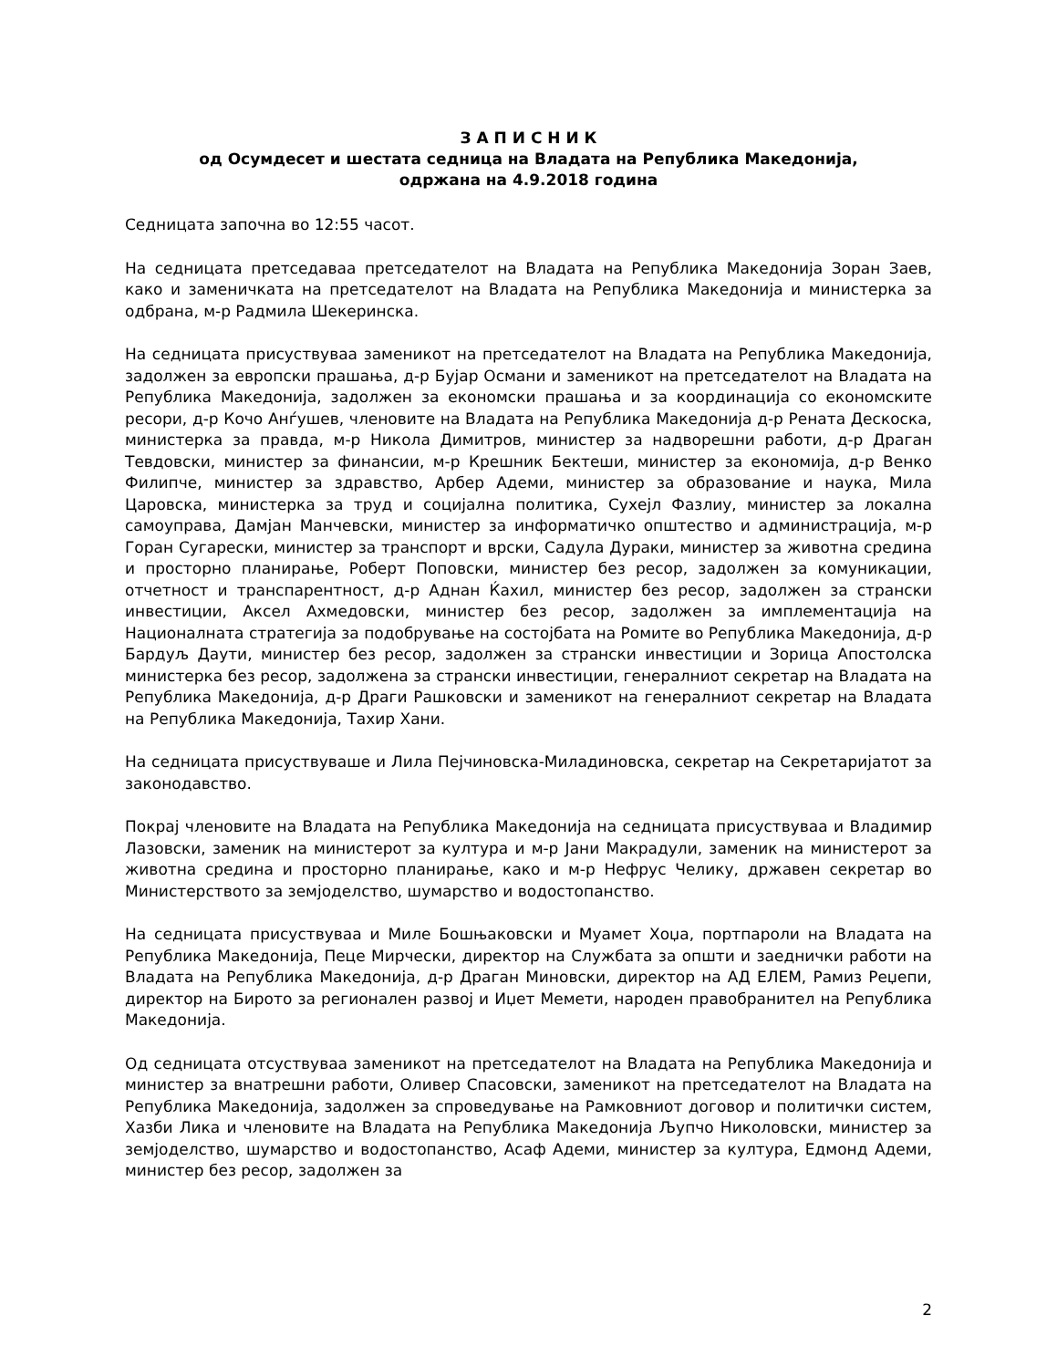З А П И С Н И К
од Осумдесет и шестата седница на Владата на Република Македонија,
одржана на 4.9.2018 година
Седницата започна во 12:55 часот.
На седницата претседаваа претседателот на Владата на Република Македонија Зоран Заев, како и заменичката на претседателот на Владата на Република Македонија и министерка за одбрана, м-р Радмила Шекеринска.
На седницата присуствуваа заменикот на претседателот на Владата на Република Македонија, задолжен за европски прашања, д-р Бујар Османи и заменикот на претседателот на Владата на Република Македонија, задолжен за економски прашања и за координација со економските ресори, д-р Кочо Анѓушев, членовите на Владата на Република Македонија д-р Рената Дескоска, министерка за правда, м-р Никола Димитров, министер за надворешни работи, д-р Драган Тевдовски, министер за финансии, м-р Крешник Бектеши, министер за економија, д-р Венко Филипче, министер за здравство, Арбер Адеми, министер за образование и наука, Мила Царовска, министерка за труд и социјална политика, Сухејл Фазлиу, министер за локална самоуправа, Дамјан Манчевски, министер за информатичко општество и администрација, м-р Горан Сугарески, министер за транспорт и врски, Садула Дураки, министер за животна средина и просторно планирање, Роберт Поповски, министер без ресор, задолжен за комуникации, отчетност и транспарентност, д-р Аднан Ќахил, министер без ресор, задолжен за странски инвестиции, Аксел Ахмедовски, министер без ресор, задолжен за имплементација на Националната стратегија за подобрување на состојбата на Ромите во Република Македонија, д-р Бардуљ Даути, министер без ресор, задолжен за странски инвестиции и Зорица Апостолска министерка без ресор, задолжена за странски инвестиции, генералниот секретар на Владата на Република Македонија, д-р Драги Рашковски и заменикот на генералниот секретар на Владата на Република Македонија, Тахир Хани.
На седницата присуствуваше и Лила Пејчиновска-Миладиновска, секретар на Секретаријатот за законодавство.
Покрај членовите на Владата на Република Македонија на седницата присуствуваа и Владимир Лазовски, заменик на министерот за култура и м-р Јани Макрадули, заменик на министерот за животна средина и просторно планирање, како и м-р Нефрус Челику, државен секретар во Министерството за земјоделство, шумарство и водостопанство.
На седницата присуствуваа и Миле Бошњаковски и Муамет Хоџа, портпароли на Владата на Република Македонија, Пеце Мирчески, директор на Службата за општи и заеднички работи на Владата на Република Македонија, д-р Драган Миновски, директор на АД ЕЛЕМ, Рамиз Реџепи, директор на Бирото за регионален развој и Иџет Мемети, народен правобранител на Република Македонија.
Од седницата отсуствуваа заменикот на претседателот на Владата на Република Македонија и министер за внатрешни работи, Оливер Спасовски, заменикот на претседателот на Владата на Република Македонија, задолжен за спроведување на Рамковниот договор и политички систем, Хазби Лика и членовите на Владата на Република Македонија Љупчо Николовски, министер за земјоделство, шумарство и водостопанство, Асаф Адеми, министер за култура, Едмонд Адеми, министер без ресор, задолжен за
2